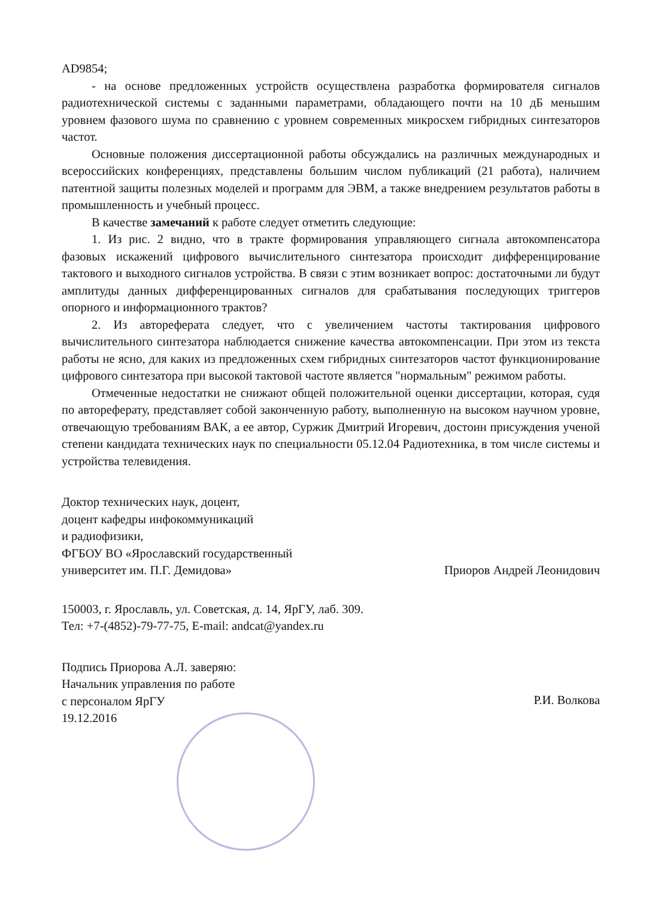AD9854;
- на основе предложенных устройств осуществлена разработка формирователя сигналов радиотехнической системы с заданными параметрами, обладающего почти на 10 дБ меньшим уровнем фазового шума по сравнению с уровнем современных микросхем гибридных синтезаторов частот.
Основные положения диссертационной работы обсуждались на различных международных и всероссийских конференциях, представлены большим числом публикаций (21 работа), наличием патентной защиты полезных моделей и программ для ЭВМ, а также внедрением результатов работы в промышленность и учебный процесс.
В качестве замечаний к работе следует отметить следующие:
1. Из рис. 2 видно, что в тракте формирования управляющего сигнала автокомпенсатора фазовых искажений цифрового вычислительного синтезатора происходит дифференцирование тактового и выходного сигналов устройства. В связи с этим возникает вопрос: достаточными ли будут амплитуды данных дифференцированных сигналов для срабатывания последующих триггеров опорного и информационного трактов?
2. Из автореферата следует, что с увеличением частоты тактирования цифрового вычислительного синтезатора наблюдается снижение качества автокомпенсации. При этом из текста работы не ясно, для каких из предложенных схем гибридных синтезаторов частот функционирование цифрового синтезатора при высокой тактовой частоте является "нормальным" режимом работы.
Отмеченные недостатки не снижают общей положительной оценки диссертации, которая, судя по автореферату, представляет собой законченную работу, выполненную на высоком научном уровне, отвечающую требованиям ВАК, а ее автор, Суржик Дмитрий Игоревич, достоин присуждения ученой степени кандидата технических наук по специальности 05.12.04 Радиотехника, в том числе системы и устройства телевидения.
Доктор технических наук, доцент,
доцент кафедры инфокоммуникаций
и радиофизики,
ФГБОУ ВО «Ярославский государственный
университет им. П.Г. Демидова»
Приоров Андрей Леонидович
150003, г. Ярославль, ул. Советская, д. 14, ЯрГУ, лаб. 309.
Тел: +7-(4852)-79-77-75, E-mail: andcat@yandex.ru
Подпись Приорова А.Л. заверяю:
Начальник управления по работе
с персоналом ЯрГУ
19.12.2016
Р.И. Волкова